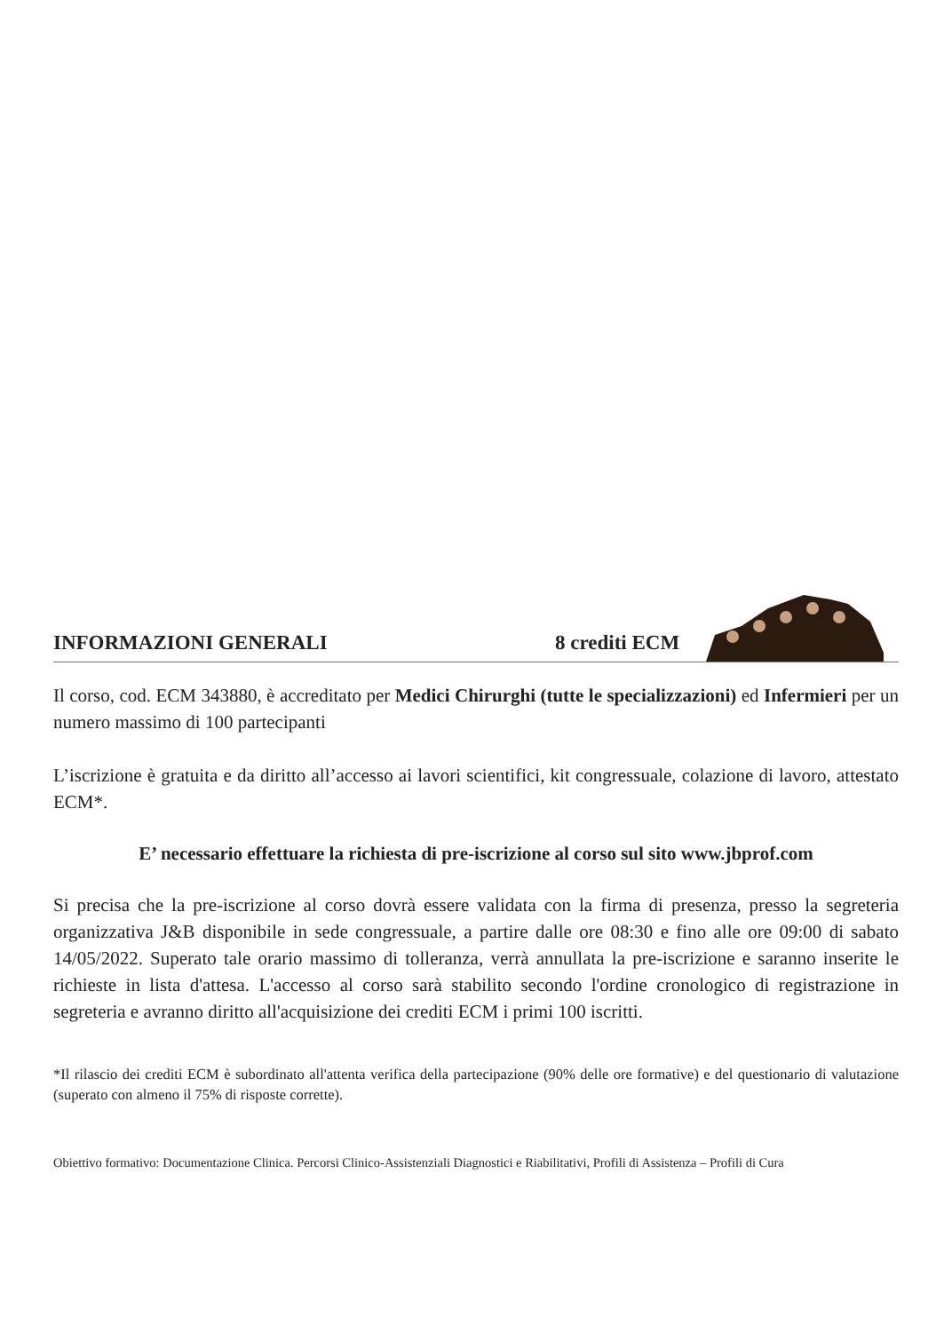INFORMAZIONI GENERALI
8 crediti ECM
Il corso, cod. ECM 343880, è accreditato per Medici Chirurghi (tutte le specializzazioni) ed Infermieri per un numero massimo di 100 partecipanti
L’iscrizione è gratuita e da diritto all’accesso ai lavori scientifici, kit congressuale, colazione di lavoro, attestato ECM*.
E’ necessario effettuare la richiesta di pre-iscrizione al corso sul sito www.jbprof.com
Si precisa che la pre-iscrizione al corso dovrà essere validata con la firma di presenza, presso la segreteria organizzativa J&B disponibile in sede congressuale, a partire dalle ore 08:30 e fino alle ore 09:00 di sabato 14/05/2022. Superato tale orario massimo di tolleranza, verrà annullata la pre-iscrizione e saranno inserite le richieste in lista d'attesa. L'accesso al corso sarà stabilito secondo l'ordine cronologico di registrazione in segreteria e avranno diritto all'acquisizione dei crediti ECM i primi 100 iscritti.
*Il rilascio dei crediti ECM è subordinato all'attenta verifica della partecipazione (90% delle ore formative) e del questionario di valutazione (superato con almeno il 75% di risposte corrette).
Obiettivo formativo: Documentazione Clinica. Percorsi Clinico-Assistenziali Diagnostici e Riabilitativi, Profili di Assistenza – Profili di Cura